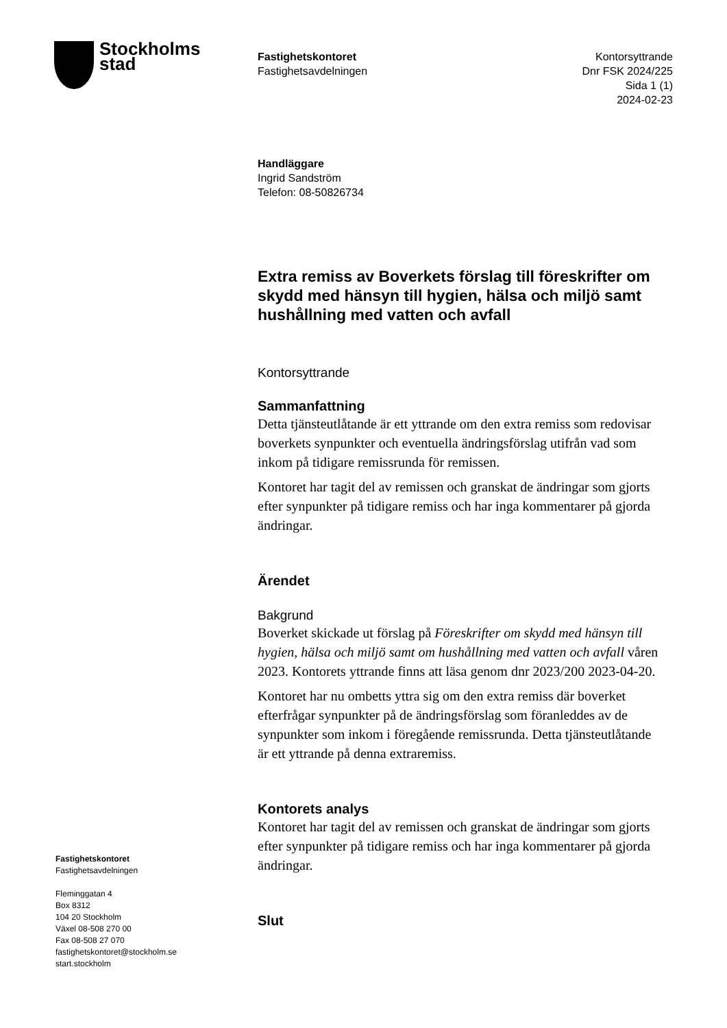Stockholms
stad
Fastighetskontoret
Fastighetsavdelningen
Kontorsyttrande
Dnr FSK 2024/225
Sida 1 (1)
2024-02-23
Handläggare
Ingrid Sandström
Telefon: 08-50826734
Extra remiss av Boverkets förslag till föreskrifter om skydd med hänsyn till hygien, hälsa och miljö samt hushållning med vatten och avfall
Kontorsyttrande
Sammanfattning
Detta tjänsteutlåtande är ett yttrande om den extra remiss som redovisar boverkets synpunkter och eventuella ändringsförslag utifrån vad som inkom på tidigare remissrunda för remissen.
Kontoret har tagit del av remissen och granskat de ändringar som gjorts efter synpunkter på tidigare remiss och har inga kommentarer på gjorda ändringar.
Ärendet
Bakgrund
Boverket skickade ut förslag på Föreskrifter om skydd med hänsyn till hygien, hälsa och miljö samt om hushållning med vatten och avfall våren 2023. Kontorets yttrande finns att läsa genom dnr 2023/200 2023-04-20.
Kontoret har nu ombetts yttra sig om den extra remiss där boverket efterfrågar synpunkter på de ändringsförslag som föranleddes av de synpunkter som inkom i föregående remissrunda. Detta tjänsteutlåtande är ett yttrande på denna extraremiss.
Kontorets analys
Kontoret har tagit del av remissen och granskat de ändringar som gjorts efter synpunkter på tidigare remiss och har inga kommentarer på gjorda ändringar.
Slut
Fastighetskontoret
Fastighetsavdelningen
Fleminggatan 4
Box 8312
104 20 Stockholm
Växel 08-508 270 00
Fax 08-508 27 070
fastighetskontoret@stockholm.se
start.stockholm